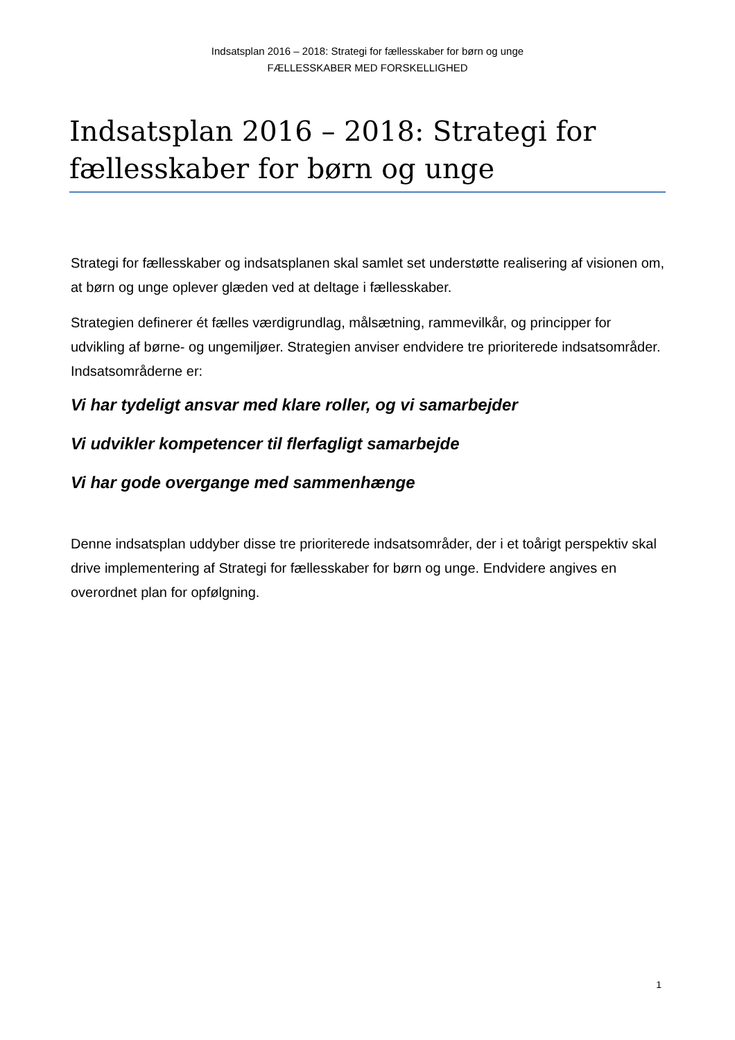Indsatsplan 2016 – 2018: Strategi for fællesskaber for børn og unge
FÆLLESSKABER MED FORSKELLIGHED
Indsatsplan 2016 – 2018: Strategi for fællesskaber for børn og unge
Strategi for fællesskaber og indsatsplanen skal samlet set understøtte realisering af visionen om, at børn og unge oplever glæden ved at deltage i fællesskaber.
Strategien definerer ét fælles værdigrundlag, målsætning, rammevilkår, og principper for udvikling af børne- og ungemiljøer. Strategien anviser endvidere tre prioriterede indsatsområder. Indsatsområderne er:
Vi har tydeligt ansvar med klare roller, og vi samarbejder
Vi udvikler kompetencer til flerfagligt samarbejde
Vi har gode overgange med sammenhænge
Denne indsatsplan uddyber disse tre prioriterede indsatsområder, der i et toårigt perspektiv skal drive implementering af Strategi for fællesskaber for børn og unge. Endvidere angives en overordnet plan for opfølgning.
1